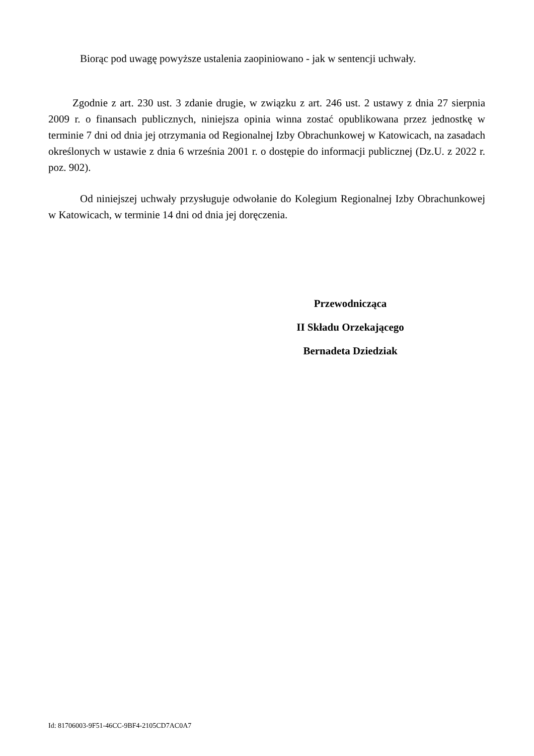Biorąc pod uwagę powyższe ustalenia zaopiniowano - jak w sentencji uchwały.
Zgodnie z art. 230 ust. 3 zdanie drugie, w związku z art. 246 ust. 2 ustawy z dnia 27 sierpnia 2009 r. o finansach publicznych, niniejsza opinia winna zostać opublikowana przez jednostkę w terminie 7 dni od dnia jej otrzymania od Regionalnej Izby Obrachunkowej w Katowicach, na zasadach określonych w ustawie z dnia 6 września 2001 r. o dostępie do informacji publicznej (Dz.U. z 2022 r. poz. 902).
Od niniejszej uchwały przysługuje odwołanie do Kolegium Regionalnej Izby Obrachunkowej w Katowicach, w terminie 14 dni od dnia jej doręczenia.
Przewodnicząca
II Składu Orzekającego
Bernadeta Dziedziak
Id: 81706003-9F51-46CC-9BF4-2105CD7AC0A7